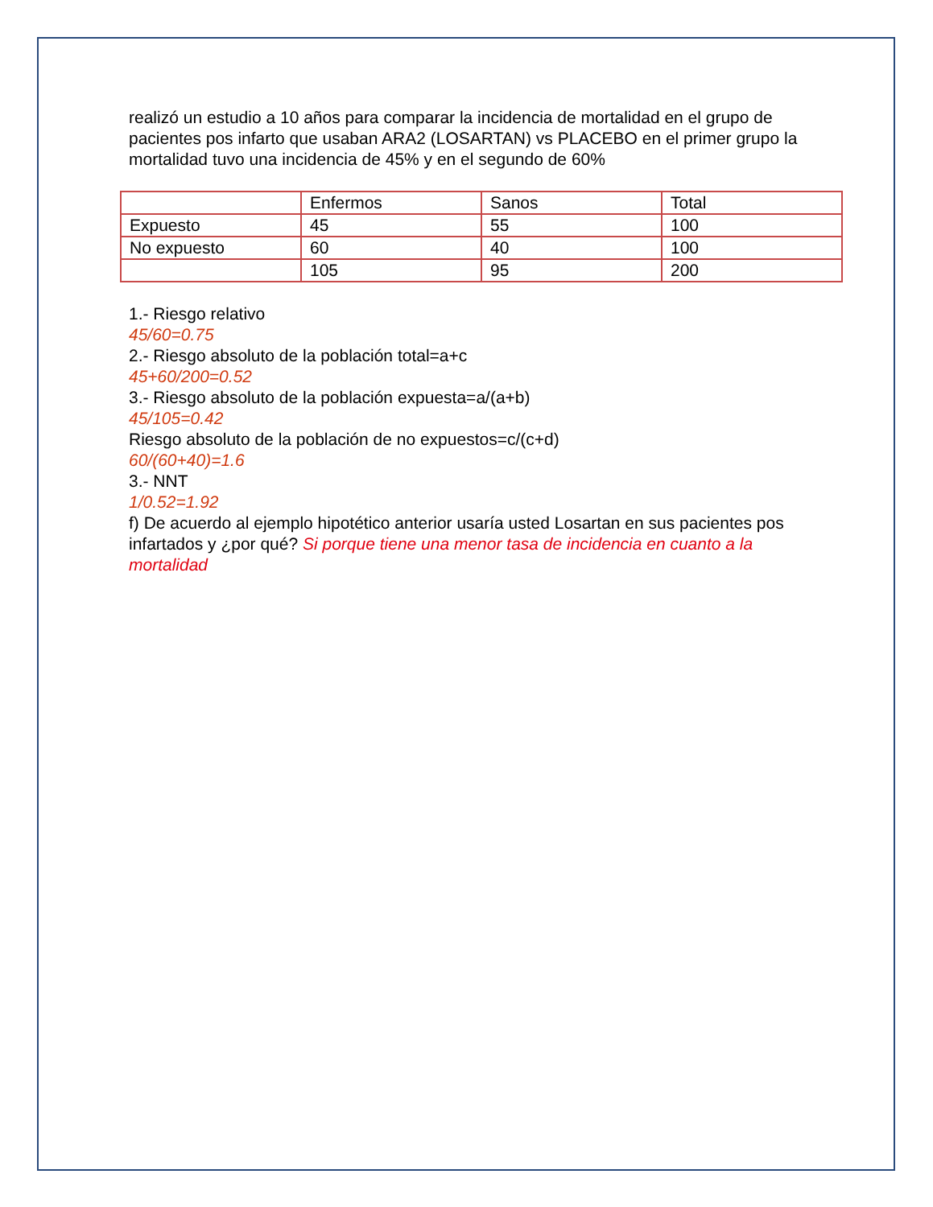realizó un estudio a 10 años para comparar la incidencia de mortalidad en el grupo de pacientes pos infarto que usaban ARA2 (LOSARTAN) vs PLACEBO en el primer grupo la mortalidad tuvo una incidencia de 45% y en el segundo de 60%
| | Enfermos | Sanos | Total |
| Expuesto | 45 | 55 | 100 |
| No expuesto | 60 | 40 | 100 |
| | 105 | 95 | 200 |
1.- Riesgo relativo
45/60=0.75
2.- Riesgo absoluto de la población total=a+c
45+60/200=0.52
3.- Riesgo absoluto de la población expuesta=a/(a+b)
45/105=0.42
Riesgo absoluto de la población de no expuestos=c/(c+d)
60/(60+40)=1.6
3.- NNT
1/0.52=1.92
f) De acuerdo al ejemplo hipotético anterior usaría usted Losartan en sus pacientes pos infartados y ¿por qué? Si porque tiene una menor tasa de incidencia en cuanto a la mortalidad